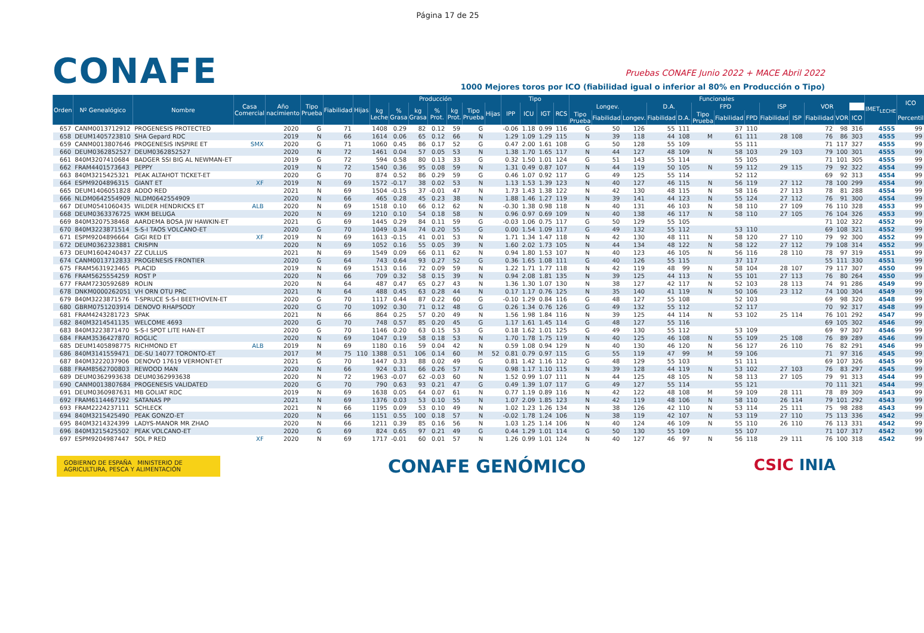Página 17 de 25
CONAFE
Pruebas CONAFE Junio 2022 + MACE Abril 2022
1000 Mejores toros por ICO (fiabilidad igual o inferior al 80% en Producción o Tipo)
| Orden | Nº Genealógico | Nombre | Casa Comercial | Año nacimiento | Tipo Prueba | Fiabilidad | Hijas | Producción | | | | | | | Tipo | | | | Funcionales | | | | | | | | | | | | | IMET<sub>LECHE</sub> | ICO |
| --- | --- | --- | --- | --- | --- | --- | --- | --- | --- | --- | --- | --- | --- | --- | --- | --- | --- | --- | --- | --- | --- | --- | --- | --- | --- | --- | --- | --- | --- | --- | --- | --- | --- |
| | | | | | | | | kg Leche | % Grasa | kg Grasa | % Prot. | kg Prot. | Tipo Prueba | Hijas | IPP | ICU | IGT | RCS | Longev. | | | D.A. | | FPD | | | ISP | | VOR | | | | |
| | | | | | | | | | | | | | | | | | | | Tipo Prueba | Fiabilidad | Longev. | Fiabilidad | D.A. | Tipo Prueba | Fiabilidad | FPD | Fiabilidad | ISP | Fiabilidad | VOR | ICO | | Percentil |
| 657 | CANM0013712912 | PROGENESIS PROTECTED | | 2020 | G | 71 | | 1408 | 0.29 | 82 | 0.12 | 59 | G | | -0.06 | 1.18 | 0.99 | 116 | G | 50 | 126 | 55 | 111 | | 37 | 110 | | | 72 | 98 | 316 | 4555 | 99 |
| 658 | DEUM1405723810 | SHA Gepard RDC | | 2019 | N | 66 | | 1614 | 0.06 | 65 | 0.12 | 66 | N | | 1.29 | 1.09 | 1.29 | 115 | N | 39 | 118 | 44 | 108 | M | 61 | 111 | 28 | 108 | 76 | 86 | 303 | 4555 | 99 |
| 659 | CANM0013807646 | PROGENESIS INSPIRE ET | SMX | 2020 | G | 71 | | 1060 | 0.45 | 86 | 0.17 | 52 | G | | 0.47 | 2.00 | 1.61 | 108 | G | 50 | 128 | 55 | 109 | | 55 | 111 | | | 71 | 117 | 327 | 4555 | 99 |
| 660 | DEUM0362852527 | DEUM0362852527 | | 2020 | N | 72 | | 1461 | 0.04 | 57 | 0.05 | 53 | N | | 1.38 | 1.70 | 1.65 | 117 | N | 44 | 127 | 48 | 109 | N | 58 | 103 | 29 | 103 | 79 | 100 | 301 | 4555 | 99 |
| 661 | 840M3207410684 | BADGER SSI BIG AL NEWMAN-ET | | 2019 | G | 72 | | 594 | 0.58 | 80 | 0.13 | 33 | G | | 0.32 | 1.50 | 1.01 | 124 | G | 51 | 143 | 55 | 114 | | 55 | 105 | | | 71 | 101 | 305 | 4555 | 99 |
| 662 | FRAM4401573643 | PEPPY | | 2019 | N | 72 | | 1540 | 0.36 | 95 | 0.08 | 59 | N | | 1.31 | 0.49 | 0.87 | 107 | N | 44 | 119 | 50 | 105 | N | 59 | 112 | 29 | 115 | 79 | 92 | 322 | 4554 | 99 |
| 663 | 840M3215425321 | PEAK ALTAHOT TICKET-ET | | 2020 | G | 70 | | 874 | 0.52 | 86 | 0.29 | 59 | G | | 0.46 | 1.07 | 0.92 | 117 | G | 49 | 125 | 55 | 114 | | 52 | 112 | | | 69 | 92 | 313 | 4554 | 99 |
| 664 | ESPM9204896315 | GIANT ET | XF | 2019 | N | 69 | | 1572 | -0.17 | 38 | 0.02 | 53 | N | | 1.13 | 1.53 | 1.39 | 123 | N | 40 | 127 | 46 | 115 | N | 56 | 119 | 27 | 112 | 78 | 100 | 299 | 4554 | 99 |
| 665 | DEUM1406051828 | ADDO RED | | 2021 | N | 69 | | 1504 | -0.15 | 37 | -0.01 | 47 | N | | 1.73 | 1.43 | 1.38 | 122 | N | 42 | 130 | 48 | 115 | N | 58 | 116 | 27 | 113 | 78 | 81 | 288 | 4554 | 99 |
| 666 | NLDM0642554909 | NLDM0642554909 | | 2020 | N | 66 | | 465 | 0.28 | 45 | 0.23 | 38 | N | | 1.88 | 1.46 | 1.27 | 119 | N | 39 | 141 | 44 | 123 | N | 55 | 124 | 27 | 112 | 76 | 91 | 300 | 4554 | 99 |
| 667 | DEUM0541060435 | WILDER HENDRICKS ET | ALB | 2020 | N | 69 | | 1518 | 0.10 | 66 | 0.12 | 62 | N | | -0.30 | 1.38 | 0.98 | 118 | N | 40 | 131 | 46 | 103 | N | 58 | 110 | 27 | 109 | 76 | 110 | 328 | 4553 | 99 |
| 668 | DEUM0363376725 | WKM BELUGA | | 2020 | N | 69 | | 1210 | 0.10 | 54 | 0.18 | 58 | N | | 0.96 | 0.97 | 0.69 | 109 | N | 40 | 138 | 46 | 117 | N | 58 | 110 | 27 | 105 | 76 | 104 | 326 | 4553 | 99 |
| 669 | 840M3207538468 | AARDEMA BOSA JW HAWKIN-ET | | 2021 | G | 69 | | 1445 | 0.29 | 84 | 0.11 | 59 | G | | -0.03 | 1.06 | 0.75 | 117 | G | 50 | 129 | 55 | 105 | | | | | | 71 | 102 | 322 | 4552 | 99 |
| 670 | 840M3223871514 | S-S-I TAOS VOLCANO-ET | | 2020 | G | 70 | | 1049 | 0.34 | 74 | 0.20 | 55 | G | | 0.00 | 1.54 | 1.09 | 117 | G | 49 | 132 | 55 | 112 | | 53 | 110 | | | 69 | 108 | 321 | 4552 | 99 |
| 671 | ESPM9204896664 | GIGI RED ET | XF | 2019 | N | 69 | | 1613 | -0.15 | 41 | 0.01 | 53 | N | | 1.71 | 1.34 | 1.47 | 118 | N | 42 | 130 | 48 | 111 | N | 58 | 120 | 27 | 110 | 79 | 92 | 300 | 4552 | 99 |
| 672 | DEUM0362323881 | CRISPIN | | 2020 | N | 69 | | 1052 | 0.16 | 55 | 0.05 | 39 | N | | 1.60 | 2.02 | 1.73 | 105 | N | 44 | 134 | 48 | 122 | N | 58 | 122 | 27 | 112 | 79 | 108 | 314 | 4552 | 99 |
| 673 | DEUM1604240437 | ZZ CULLUS | | 2021 | N | 69 | | 1549 | 0.09 | 66 | 0.11 | 62 | N | | 0.94 | 1.80 | 1.53 | 107 | N | 40 | 123 | 46 | 105 | N | 56 | 116 | 28 | 110 | 78 | 97 | 319 | 4551 | 99 |
| 674 | CANM0013712833 | PROGENESIS FRONTIER | | 2020 | G | 64 | | 743 | 0.64 | 93 | 0.27 | 52 | G | | 0.36 | 1.65 | 1.08 | 111 | G | 40 | 126 | 55 | 115 | | 37 | 117 | | | 55 | 111 | 330 | 4551 | 99 |
| 675 | FRAM5631923465 | PLACID | | 2019 | N | 69 | | 1513 | 0.16 | 72 | 0.09 | 59 | N | | 1.22 | 1.71 | 1.77 | 118 | N | 42 | 119 | 48 | 99 | N | 58 | 104 | 28 | 107 | 79 | 117 | 307 | 4550 | 99 |
| 676 | FRAM5625554259 | ROST P | | 2020 | N | 66 | | 709 | 0.32 | 58 | 0.15 | 39 | N | | 0.94 | 2.08 | 1.81 | 135 | N | 39 | 125 | 44 | 113 | N | 55 | 101 | 27 | 113 | 76 | 80 | 264 | 4550 | 99 |
| 677 | FRAM7230592689 | ROLIN | | 2020 | N | 64 | | 487 | 0.47 | 65 | 0.27 | 43 | N | | 1.36 | 1.30 | 1.07 | 130 | N | 38 | 127 | 42 | 117 | N | 52 | 103 | 28 | 113 | 74 | 91 | 286 | 4549 | 99 |
| 678 | DNKM0000262051 | VH ORN OTU PRC | | 2021 | N | 64 | | 488 | 0.45 | 63 | 0.28 | 44 | N | | 0.17 | 1.17 | 0.76 | 125 | N | 35 | 140 | 41 | 119 | N | 50 | 106 | 23 | 112 | 74 | 100 | 304 | 4549 | 99 |
| 679 | 840M3223871576 | T-SPRUCE S-S-I BEETHOVEN-ET | | 2020 | G | 70 | | 1117 | 0.44 | 87 | 0.22 | 60 | G | | -0.10 | 1.29 | 0.84 | 116 | G | 48 | 127 | 55 | 108 | | 52 | 103 | | | 69 | 98 | 320 | 4548 | 99 |
| 680 | GBRM0751203914 | DENOVO RHAPSODY | | 2020 | G | 70 | | 1092 | 0.30 | 71 | 0.12 | 48 | G | | 0.26 | 1.34 | 0.76 | 126 | G | 49 | 132 | 55 | 112 | | 52 | 117 | | | 70 | 92 | 317 | 4548 | 99 |
| 681 | FRAM4243281723 | SPAK | | 2021 | N | 66 | | 864 | 0.25 | 57 | 0.20 | 49 | N | | 1.56 | 1.98 | 1.84 | 116 | N | 39 | 125 | 44 | 114 | N | 53 | 102 | 25 | 114 | 76 | 101 | 292 | 4547 | 99 |
| 682 | 840M3214541135 | WELCOME 4693 | | 2020 | G | 70 | | 748 | 0.57 | 85 | 0.20 | 45 | G | | 1.17 | 1.61 | 1.45 | 114 | G | 48 | 127 | 55 | 116 | | | | | | 69 | 105 | 302 | 4546 | 99 |
| 683 | 840M3223871470 | S-S-I SPOT LITE HAN-ET | | 2020 | G | 70 | | 1146 | 0.20 | 63 | 0.15 | 53 | G | | 0.18 | 1.62 | 1.01 | 125 | G | 49 | 130 | 55 | 112 | | 53 | 109 | | | 69 | 97 | 307 | 4546 | 99 |
| 684 | FRAM3536427870 | ROGLIC | | 2020 | N | 69 | | 1047 | 0.19 | 58 | 0.18 | 53 | N | | 1.70 | 1.78 | 1.75 | 119 | N | 40 | 125 | 46 | 108 | N | 55 | 109 | 25 | 108 | 76 | 89 | 289 | 4546 | 99 |
| 685 | DEUM1405898775 | RICHMOND ET | ALB | 2019 | N | 69 | | 1180 | 0.16 | 59 | 0.04 | 42 | N | | 0.59 | 1.08 | 0.94 | 129 | N | 40 | 130 | 46 | 120 | N | 56 | 127 | 26 | 110 | 76 | 82 | 291 | 4546 | 99 |
| 686 | 840M3141559471 | DE-SU 14077 TORONTO-ET | | 2017 | M | 75 | 110 | 1388 | 0.51 | 106 | 0.14 | 60 | M | 52 | 0.81 | 0.79 | 0.97 | 115 | G | 55 | 119 | 47 | 99 | M | 59 | 106 | | | 71 | 97 | 316 | 4545 | 99 |
| 687 | 840M3222037906 | DENOVO 17619 VERMONT-ET | | 2021 | G | 70 | | 1447 | 0.33 | 88 | 0.02 | 49 | G | | 0.81 | 1.42 | 1.16 | 112 | G | 48 | 129 | 55 | 103 | | 51 | 111 | | | 69 | 107 | 326 | 4545 | 99 |
| 688 | FRAM8562700803 | REWOOD MAN | | 2020 | N | 66 | | 924 | 0.31 | 66 | 0.26 | 57 | N | | 0.98 | 1.17 | 1.10 | 115 | N | 39 | 128 | 44 | 119 | N | 53 | 102 | 27 | 103 | 76 | 83 | 297 | 4545 | 99 |
| 689 | DEUM0362993638 | DEUM0362993638 | | 2020 | N | 72 | | 1963 | -0.07 | 62 | -0.03 | 60 | N | | 1.52 | 0.99 | 1.07 | 111 | N | 44 | 125 | 48 | 105 | N | 58 | 113 | 27 | 105 | 79 | 91 | 313 | 4544 | 99 |
| 690 | CANM0013807684 | PROGENESIS VALIDATED | | 2020 | G | 70 | | 790 | 0.63 | 93 | 0.21 | 47 | G | | 0.49 | 1.39 | 1.07 | 117 | G | 49 | 127 | 55 | 114 | | 55 | 121 | | | 70 | 111 | 321 | 4544 | 99 |
| 691 | DEUM0360987631 | MB GOLIAT RDC | | 2019 | N | 69 | | 1638 | 0.05 | 64 | 0.07 | 61 | N | | 0.77 | 1.19 | 0.89 | 116 | N | 42 | 122 | 48 | 108 | M | 59 | 109 | 28 | 111 | 78 | 89 | 309 | 4543 | 99 |
| 692 | FRAM6114467192 | SATANAS PP | | 2021 | N | 69 | | 1376 | 0.03 | 53 | 0.10 | 55 | N | | 1.07 | 2.09 | 1.85 | 123 | N | 42 | 119 | 48 | 106 | N | 58 | 110 | 26 | 114 | 79 | 101 | 292 | 4543 | 99 |
| 693 | FRAM2224237111 | SCHLECK | | 2021 | N | 66 | | 1195 | 0.09 | 53 | 0.10 | 49 | N | | 1.02 | 1.23 | 1.26 | 134 | N | 38 | 126 | 42 | 110 | N | 53 | 114 | 25 | 111 | 75 | 98 | 288 | 4543 | 99 |
| 694 | 840M3215425490 | PEAK GONZO-ET | | 2020 | N | 66 | | 1151 | 0.55 | 100 | 0.18 | 57 | N | | -0.02 | 1.78 | 1.24 | 106 | N | 38 | 119 | 42 | 107 | N | 53 | 119 | 27 | 110 | 75 | 113 | 336 | 4542 | 99 |
| 695 | 840M3214324399 | LADYS-MANOR MR ZHAO | | 2020 | N | 66 | | 1211 | 0.39 | 85 | 0.16 | 56 | N | | 1.03 | 1.25 | 1.14 | 106 | N | 40 | 124 | 46 | 109 | N | 55 | 110 | 26 | 110 | 76 | 113 | 331 | 4542 | 99 |
| 696 | 840M3215425502 | PEAK VOLCANO-ET | | 2020 | G | 69 | | 824 | 0.65 | 97 | 0.21 | 49 | G | | 0.44 | 1.29 | 1.01 | 114 | G | 50 | 130 | 55 | 109 | | 55 | 107 | | | 71 | 107 | 317 | 4542 | 99 |
| 697 | ESPM9204987447 | SOL P RED | XF | 2020 | N | 69 | | 1717 | -0.01 | 60 | 0.01 | 57 | N | | 1.26 | 0.99 | 1.01 | 124 | N | 40 | 127 | 46 | 97 | N | 56 | 118 | 29 | 111 | 76 | 100 | 318 | 4542 | 99 |
GOBIERNO DE ESPAÑA MINISTERIO DE AGRICULTURA, PESCA Y ALIMENTACIÓN
CONAFE GENÓMICO
CSIC INIA